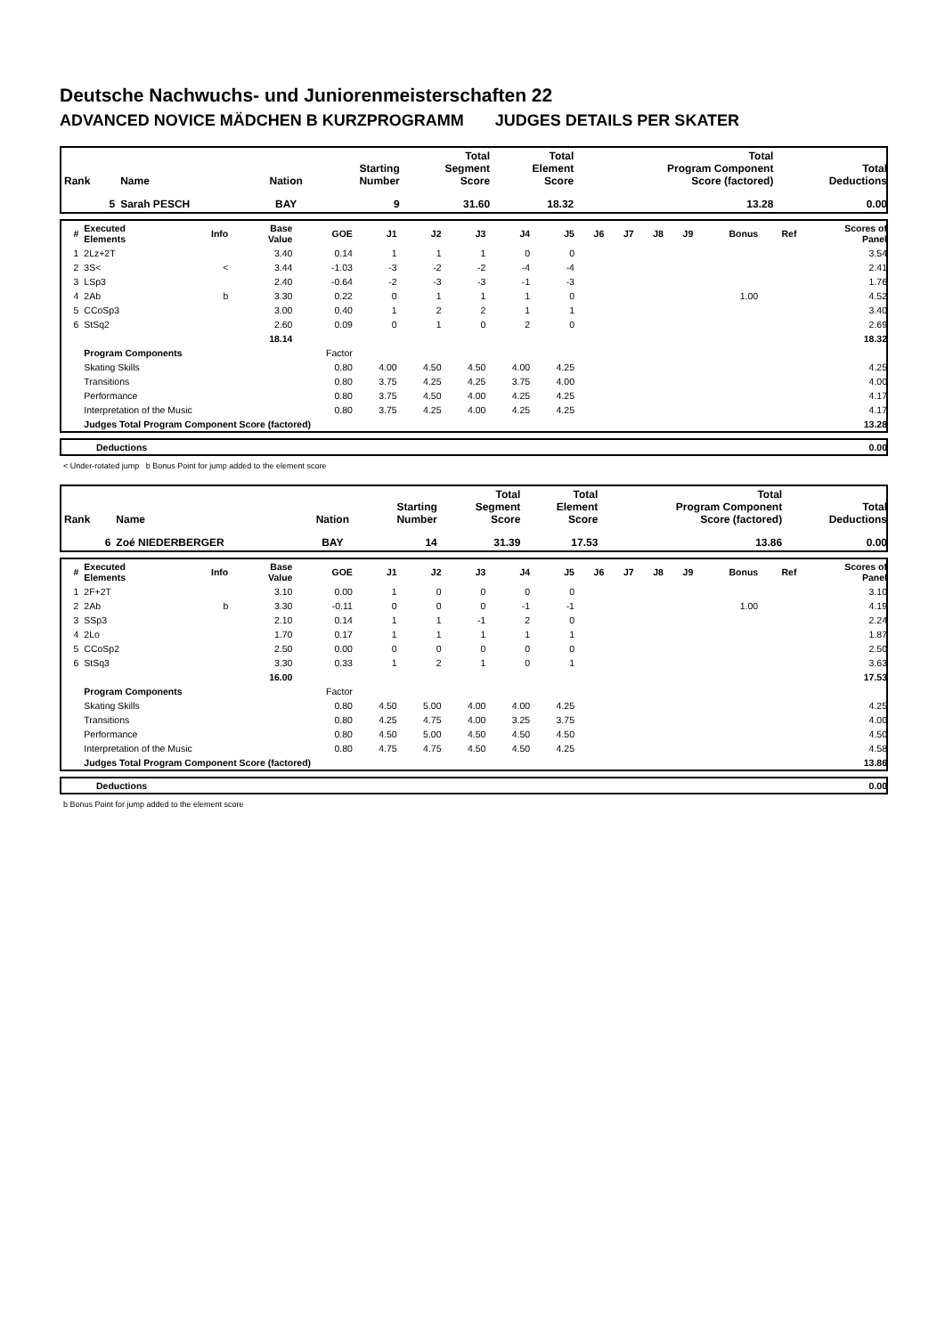Deutsche Nachwuchs- und Juniorenmeisterschaften 22
ADVANCED NOVICE MÄDCHEN B KURZPROGRAMM JUDGES DETAILS PER SKATER
| Rank | Name | Nation | Starting Number | Total Segment Score | Total Element Score | Total Program Component Score (factored) | Total Deductions |
| --- | --- | --- | --- | --- | --- | --- | --- |
| 5 | Sarah PESCH | BAY | 9 | 31.60 | 18.32 | 13.28 | 0.00 |
| # | Executed Elements | Info | Base Value | GOE | J1 | J2 | J3 | J4 | J5 | J6 | J7 | J8 | J9 | Bonus | Ref | Scores of Panel |
| --- | --- | --- | --- | --- | --- | --- | --- | --- | --- | --- | --- | --- | --- | --- | --- | --- |
| 1 | 2Lz+2T | | 3.40 | 0.14 | 1 | 1 | 1 | 0 | 0 | | | | | | | 3.54 |
| 2 | 3S< | < | 3.44 | -1.03 | -3 | -2 | -2 | -4 | -4 | | | | | | | 2.41 |
| 3 | LSp3 | | 2.40 | -0.64 | -2 | -3 | -3 | -1 | -3 | | | | | | | 1.76 |
| 4 | 2Ab | b | 3.30 | 0.22 | 0 | 1 | 1 | 1 | 0 | | | | | 1.00 | | 4.52 |
| 5 | CCoSp3 | | 3.00 | 0.40 | 1 | 2 | 2 | 1 | 1 | | | | | | | 3.40 |
| 6 | StSq2 | | 2.60 | 0.09 | 0 | 1 | 0 | 2 | 0 | | | | | | | 2.69 |
| | | | 18.14 | | | | | | | | | | | | | 18.32 |
| | Program Components | | | Factor | | | | | | | | | | | | |
| | Skating Skills | | | 0.80 | 4.00 | 4.50 | 4.50 | 4.00 | 4.25 | | | | | | | 4.25 |
| | Transitions | | | 0.80 | 3.75 | 4.25 | 4.25 | 3.75 | 4.00 | | | | | | | 4.00 |
| | Performance | | | 0.80 | 3.75 | 4.50 | 4.00 | 4.25 | 4.25 | | | | | | | 4.17 |
| | Interpretation of the Music | | | 0.80 | 3.75 | 4.25 | 4.00 | 4.25 | 4.25 | | | | | | | 4.17 |
| | Judges Total Program Component Score (factored) | | | | | | | | | | | | | | | 13.28 |
| | Deductions | 0.00 |
< Under-rotated jump b Bonus Point for jump added to the element score
| Rank | Name | Nation | Starting Number | Total Segment Score | Total Element Score | Total Program Component Score (factored) | Total Deductions |
| --- | --- | --- | --- | --- | --- | --- | --- |
| 6 | Zoé NIEDERBERGER | BAY | 14 | 31.39 | 17.53 | 13.86 | 0.00 |
| # | Executed Elements | Info | Base Value | GOE | J1 | J2 | J3 | J4 | J5 | J6 | J7 | J8 | J9 | Bonus | Ref | Scores of Panel |
| --- | --- | --- | --- | --- | --- | --- | --- | --- | --- | --- | --- | --- | --- | --- | --- | --- |
| 1 | 2F+2T | | 3.10 | 0.00 | 1 | 0 | 0 | 0 | 0 | | | | | | | 3.10 |
| 2 | 2Ab | b | 3.30 | -0.11 | 0 | 0 | 0 | -1 | -1 | | | | | 1.00 | | 4.19 |
| 3 | SSp3 | | 2.10 | 0.14 | 1 | 1 | -1 | 2 | 0 | | | | | | | 2.24 |
| 4 | 2Lo | | 1.70 | 0.17 | 1 | 1 | 1 | 1 | 1 | | | | | | | 1.87 |
| 5 | CCoSp2 | | 2.50 | 0.00 | 0 | 0 | 0 | 0 | 0 | | | | | | | 2.50 |
| 6 | StSq3 | | 3.30 | 0.33 | 1 | 2 | 1 | 0 | 1 | | | | | | | 3.63 |
| | | | 16.00 | | | | | | | | | | | | | 17.53 |
| | Program Components | | | Factor | | | | | | | | | | | | |
| | Skating Skills | | | 0.80 | 4.50 | 5.00 | 4.00 | 4.00 | 4.25 | | | | | | | 4.25 |
| | Transitions | | | 0.80 | 4.25 | 4.75 | 4.00 | 3.25 | 3.75 | | | | | | | 4.00 |
| | Performance | | | 0.80 | 4.50 | 5.00 | 4.50 | 4.50 | 4.50 | | | | | | | 4.50 |
| | Interpretation of the Music | | | 0.80 | 4.75 | 4.75 | 4.50 | 4.50 | 4.25 | | | | | | | 4.58 |
| | Judges Total Program Component Score (factored) | | | | | | | | | | | | | | | 13.86 |
| | Deductions | 0.00 |
b Bonus Point for jump added to the element score